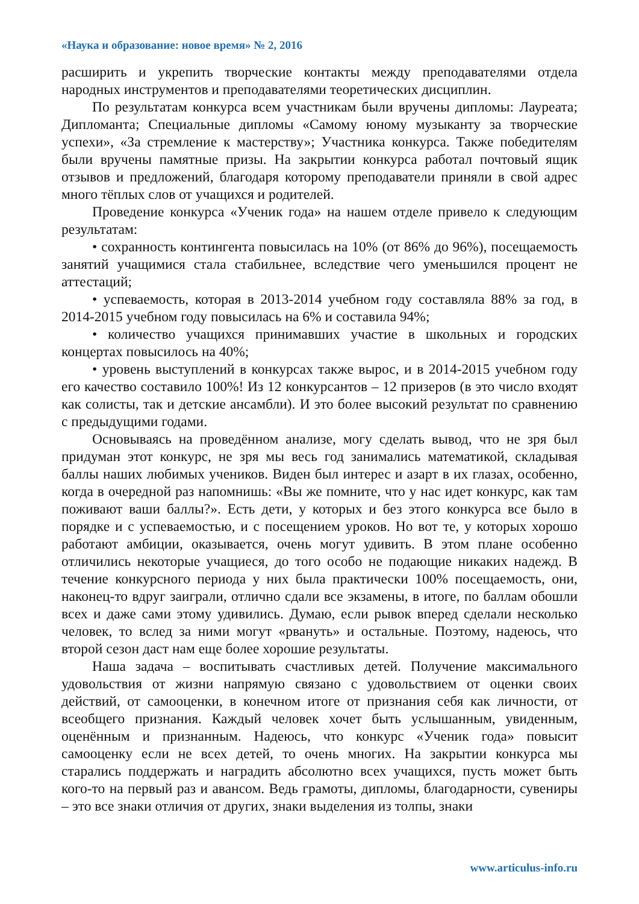«Наука и образование: новое время» № 2, 2016
расширить и укрепить творческие контакты между преподавателями отдела народных инструментов и преподавателями теоретических дисциплин.
По результатам конкурса всем участникам были вручены дипломы: Лауреата; Дипломанта; Специальные дипломы «Самому юному музыканту за творческие успехи», «За стремление к мастерству»; Участника конкурса. Также победителям были вручены памятные призы. На закрытии конкурса работал почтовый ящик отзывов и предложений, благодаря которому преподаватели приняли в свой адрес много тёплых слов от учащихся и родителей.
Проведение конкурса «Ученик года» на нашем отделе привело к следующим результатам:
• сохранность контингента повысилась на 10% (от 86% до 96%), посещаемость занятий учащимися стала стабильнее, вследствие чего уменьшился процент не аттестаций;
• успеваемость, которая в 2013-2014 учебном году составляла 88% за год, в 2014-2015 учебном году повысилась на 6% и составила 94%;
• количество учащихся принимавших участие в школьных и городских концертах повысилось на 40%;
• уровень выступлений в конкурсах также вырос, и в 2014-2015 учебном году его качество составило 100%! Из 12 конкурсантов – 12 призеров (в это число входят как солисты, так и детские ансамбли). И это более высокий результат по сравнению с предыдущими годами.
Основываясь на проведённом анализе, могу сделать вывод, что не зря был придуман этот конкурс, не зря мы весь год занимались математикой, складывая баллы наших любимых учеников. Виден был интерес и азарт в их глазах, особенно, когда в очередной раз напомнишь: «Вы же помните, что у нас идет конкурс, как там поживают ваши баллы?». Есть дети, у которых и без этого конкурса все было в порядке и с успеваемостью, и с посещением уроков. Но вот те, у которых хорошо работают амбиции, оказывается, очень могут удивить. В этом плане особенно отличились некоторые учащиеся, до того особо не подающие никаких надежд. В течение конкурсного периода у них была практически 100% посещаемость, они, наконец-то вдруг заиграли, отлично сдали все экзамены, в итоге, по баллам обошли всех и даже сами этому удивились. Думаю, если рывок вперед сделали несколько человек, то вслед за ними могут «рвануть» и остальные. Поэтому, надеюсь, что второй сезон даст нам еще более хорошие результаты.
Наша задача – воспитывать счастливых детей. Получение максимального удовольствия от жизни напрямую связано с удовольствием от оценки своих действий, от самооценки, в конечном итоге от признания себя как личности, от всеобщего признания. Каждый человек хочет быть услышанным, увиденным, оценённым и признанным. Надеюсь, что конкурс «Ученик года» повысит самооценку если не всех детей, то очень многих. На закрытии конкурса мы старались поддержать и наградить абсолютно всех учащихся, пусть может быть кого-то на первый раз и авансом. Ведь грамоты, дипломы, благодарности, сувениры – это все знаки отличия от других, знаки выделения из толпы, знаки
www.articulus-info.ru